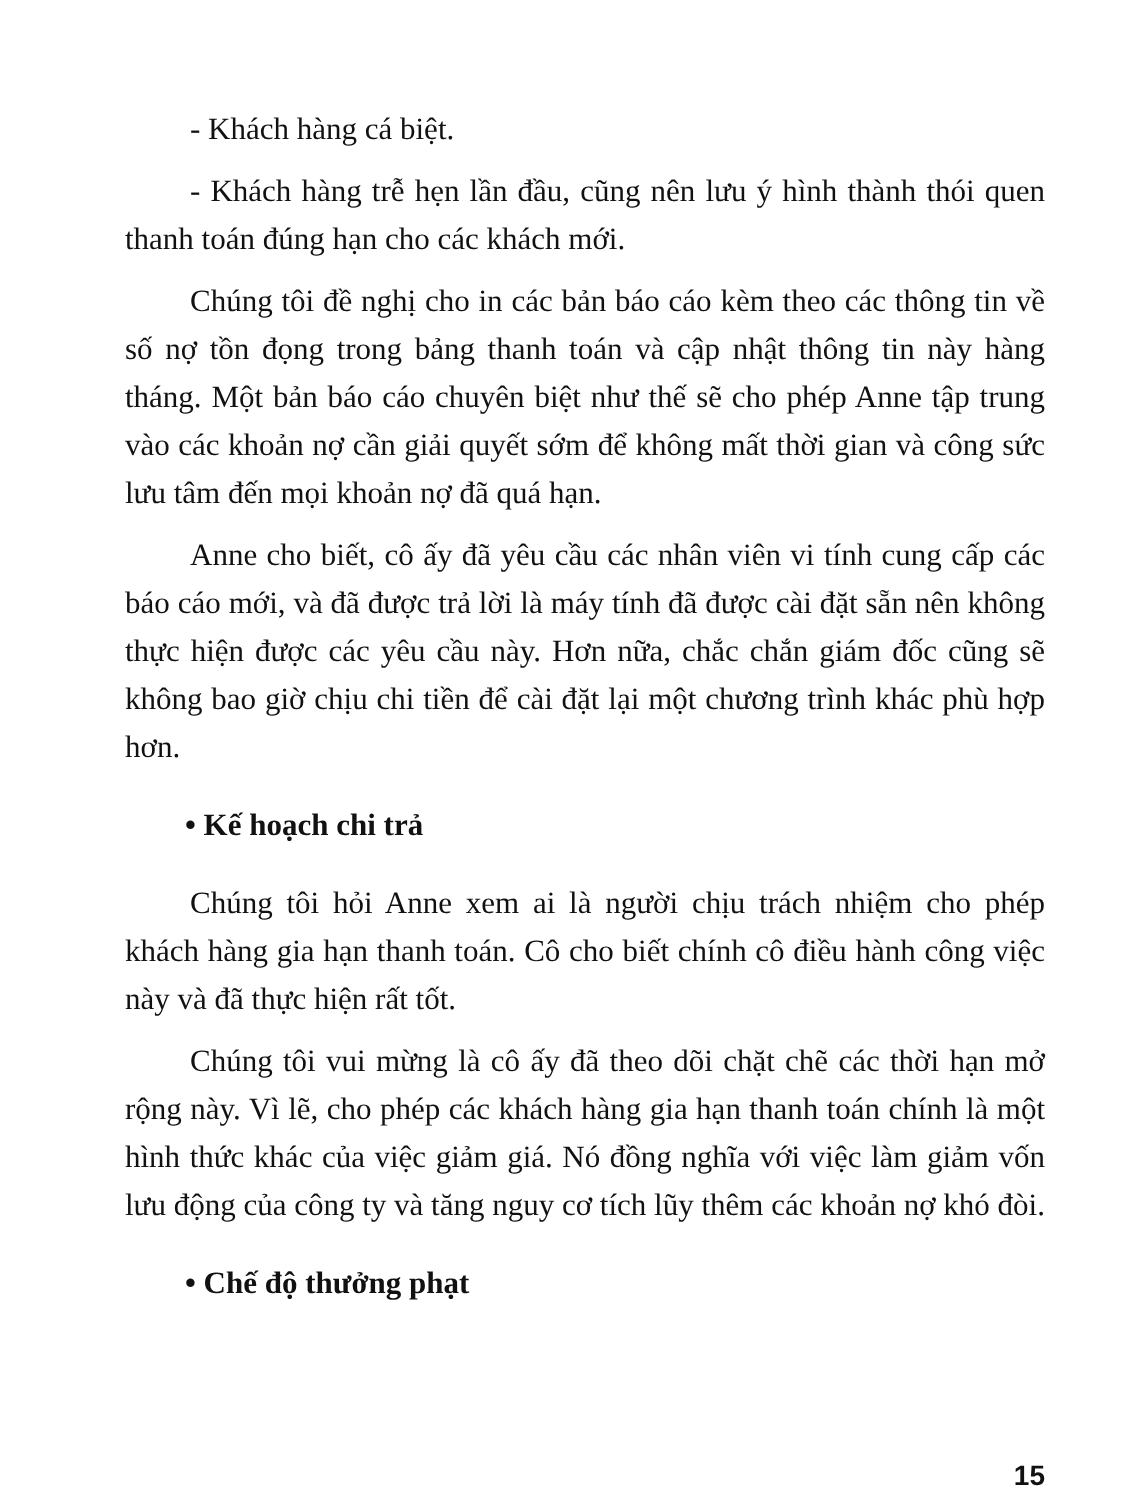- Khách hàng cá biệt.
- Khách hàng trễ hẹn lần đầu, cũng nên lưu ý hình thành thói quen thanh toán đúng hạn cho các khách mới.
Chúng tôi đề nghị cho in các bản báo cáo kèm theo các thông tin về số nợ tồn đọng trong bảng thanh toán và cập nhật thông tin này hàng tháng. Một bản báo cáo chuyên biệt như thế sẽ cho phép Anne tập trung vào các khoản nợ cần giải quyết sớm để không mất thời gian và công sức lưu tâm đến mọi khoản nợ đã quá hạn.
Anne cho biết, cô ấy đã yêu cầu các nhân viên vi tính cung cấp các báo cáo mới, và đã được trả lời là máy tính đã được cài đặt sẵn nên không thực hiện được các yêu cầu này. Hơn nữa, chắc chắn giám đốc cũng sẽ không bao giờ chịu chi tiền để cài đặt lại một chương trình khác phù hợp hơn.
• Kế hoạch chi trả
Chúng tôi hỏi Anne xem ai là người chịu trách nhiệm cho phép khách hàng gia hạn thanh toán. Cô cho biết chính cô điều hành công việc này và đã thực hiện rất tốt.
Chúng tôi vui mừng là cô ấy đã theo dõi chặt chẽ các thời hạn mở rộng này. Vì lẽ, cho phép các khách hàng gia hạn thanh toán chính là một hình thức khác của việc giảm giá. Nó đồng nghĩa với việc làm giảm vốn lưu động của công ty và tăng nguy cơ tích lũy thêm các khoản nợ khó đòi.
• Chế độ thưởng phạt
15